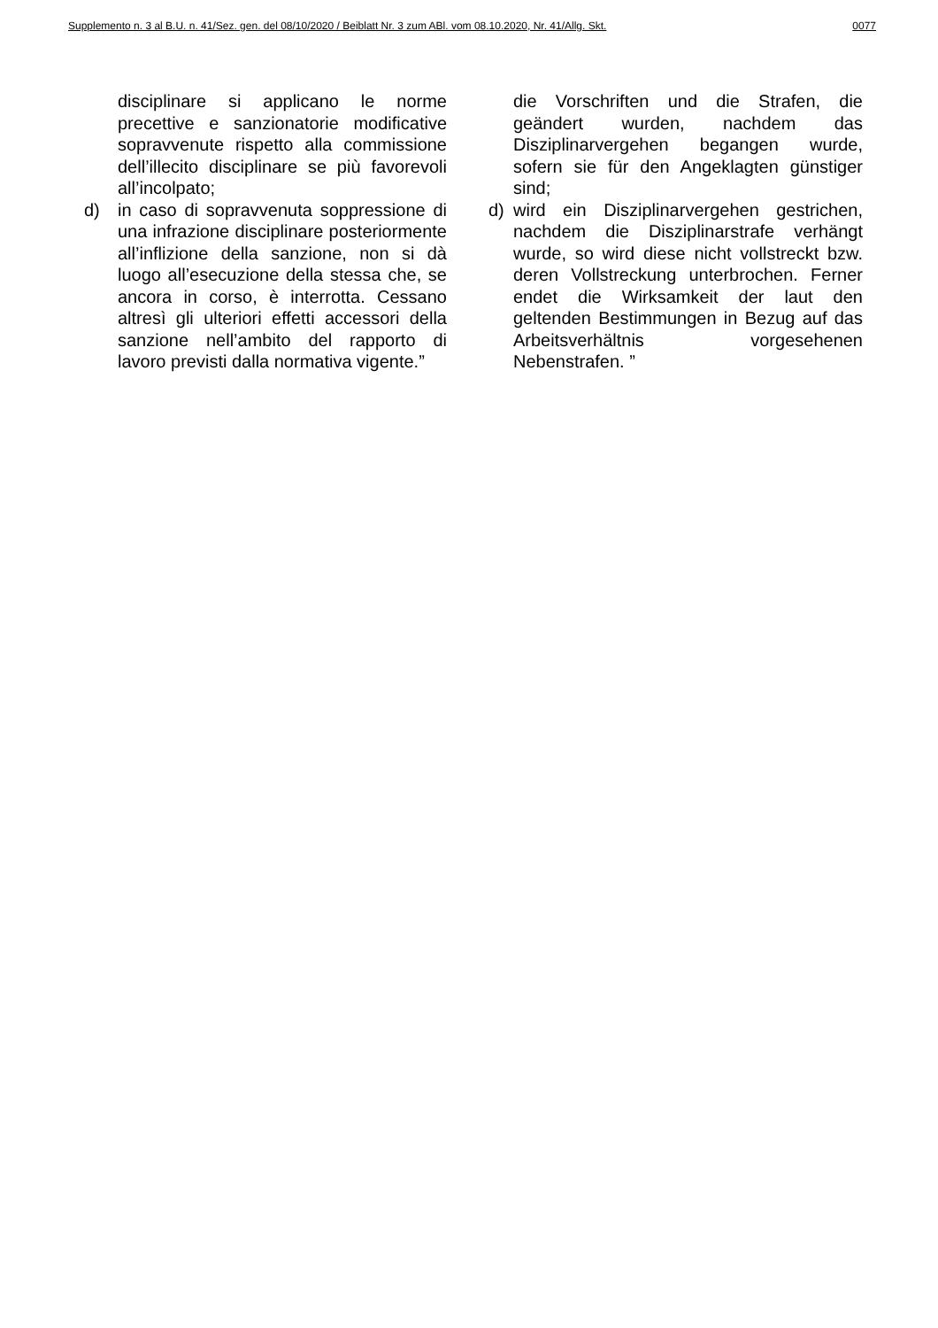Supplemento n. 3 al B.U. n. 41/Sez. gen. del 08/10/2020 / Beiblatt Nr. 3 zum ABl. vom 08.10.2020, Nr. 41/Allg. Skt. 0077
disciplinare si applicano le norme precettive e sanzionatorie modificative sopravvenute rispetto alla commissione dell’illecito disciplinare se più favorevoli all’incolpato;
d) in caso di sopravvenuta soppressione di una infrazione disciplinare posteriormente all’inflizione della sanzione, non si dà luogo all’esecuzione della stessa che, se ancora in corso, è interrotta. Cessano altresì gli ulteriori effetti accessori della sanzione nell’ambito del rapporto di lavoro previsti dalla normativa vigente.”
die Vorschriften und die Strafen, die geändert wurden, nachdem das Disziplinarvergehen begangen wurde, sofern sie für den Angeklagten günstiger sind;
d) wird ein Disziplinarvergehen gestrichen, nachdem die Disziplinarstrafe verhängt wurde, so wird diese nicht vollstreckt bzw. deren Vollstreckung unterbrochen. Ferner endet die Wirksamkeit der laut den geltenden Bestimmungen in Bezug auf das Arbeitsverhältnis vorgesehenen Nebenstrafen. ”